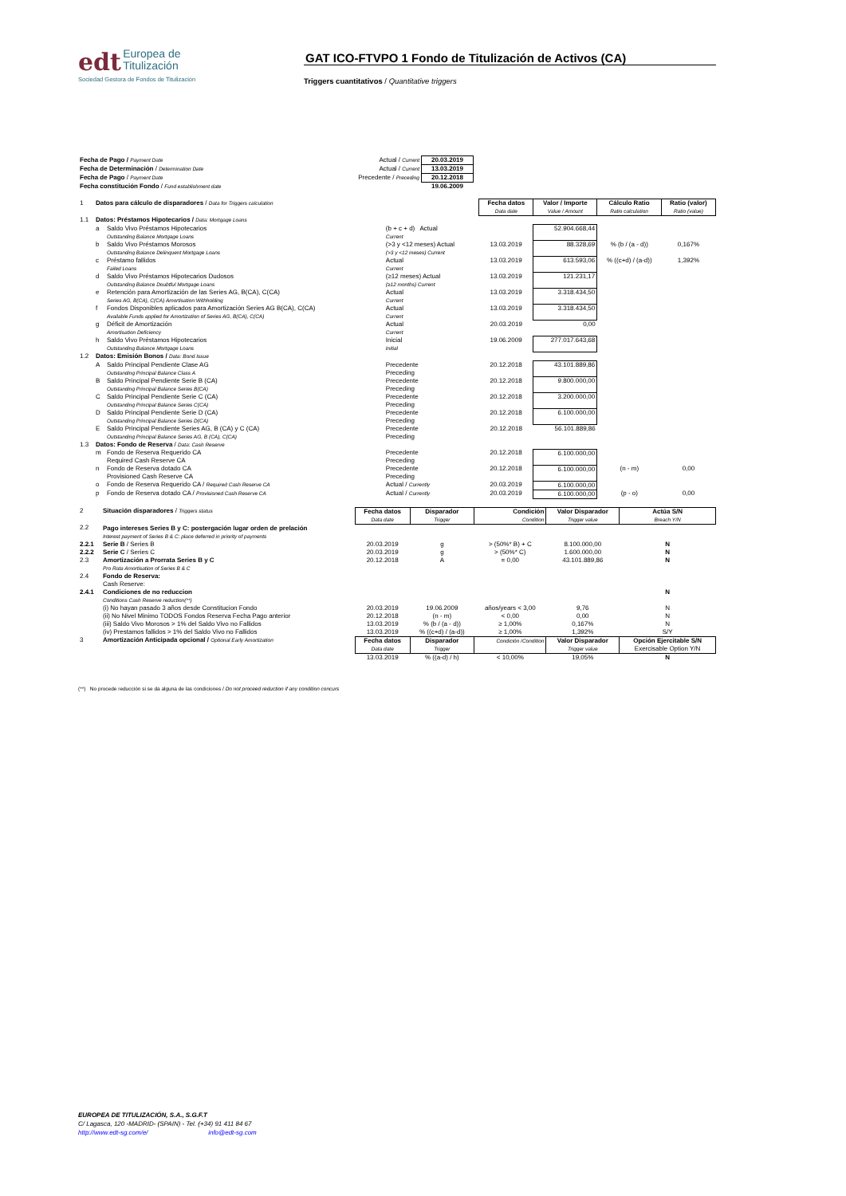edt Europea de
Titulización
Sociedad Gestora de Fondos de Titulización
GAT ICO-FTVPO 1 Fondo de Titulización de Activos (CA)
Triggers cuantitativos / Quantitative triggers
| Fecha de Pago / Payment Date | Actual / Current | 20.03.2019 | |
| Fecha de Determinación / Determination Date | Actual / Current | 13.03.2019 | |
| Fecha de Pago / Payment Date | Precedente / Preceding | 20.12.2018 | |
| Fecha constitución Fondo / Fund establishment date | | 19.06.2009 | |
| 1 | Datos para cálculo de disparadores / Data for Triggers calculation | | | Fecha datos Data date | Valor / Importe Value / Amount | Cálculo Ratio Ratio calculation | Ratio (valor) Ratio (value) |
| 1.1 | Datos: Préstamos Hipotecarios / Data: Mortgage Loans | | | | | | |
| | a | Saldo Vivo Préstamos Hipotecarios Outstanding Balance Mortgage Loans | (b + c + d) Actual Current | | 52.904.668,44 | | |
| | b | Saldo Vivo Préstamos Morosos Outstanding Balance Delinquent Mortgage Loans | (>3 y <12 meses) Actual (>3 y <12 meses) Current | 13.03.2019 | 88.328,69 | % (b / (a - d)) | 0,167% |
| | c | Préstamo fallidos Failed Loans | Actual Current | 13.03.2019 | 613.593,06 | % ((c+d) / (a-d)) | 1,392% |
| | d | Saldo Vivo Préstamos Hipotecarios Dudosos Outstanding Balance Doubtful Mortgage Loans | (≥12 meses) Actual (≥12 months) Current | 13.03.2019 | 121.231,17 | | |
| | e | Retención para Amortización de las Series AG, B(CA), C(CA) Series AG, B(CA), C(CA) Amortisation Withholding | Actual Current | 13.03.2019 | 3.318.434,50 | | |
| | f | Fondos Disponibles aplicados para Amortización Series AG B(CA), C(CA) Available Funds applied for Amortization of Series AG, B(CA), C(CA) | Actual Current | 13.03.2019 | 3.318.434,50 | | |
| | g | Déficit de Amortización Amortisation Deficiency | Actual Current | 20.03.2019 | 0,00 | | |
| | h | Saldo Vivo Préstamos Hipotecarios Outstanding Balance Mortgage Loans | Inicial Initial | 19.06.2009 | 277.017.643,68 | | |
| 1.2 | Datos: Emisión Bonos / Data: Bond Issue | | | | | | |
| | A | Saldo Principal Pendiente Clase AG Outstanding Principal Balance Class A | Precedente Preceding | 20.12.2018 | 43.101.889,86 | | |
| | B | Saldo Principal Pendiente Serie B (CA) Outstanding Principal Balance Series B(CA) | Precedente Preceding | 20.12.2018 | 9.800.000,00 | | |
| | C | Saldo Principal Pendiente Serie C (CA) Outstanding Principal Balance Series C(CA) | Precedente Preceding | 20.12.2018 | 3.200.000,00 | | |
| | D | Saldo Principal Pendiente Serie D (CA) Outstanding Principal Balance Series D(CA) | Precedente Preceding | 20.12.2018 | 6.100.000,00 | | |
| | E | Saldo Principal Pendiente Series AG, B (CA) y C (CA) Outstanding Principal Balance Series AG, B (CA), C(CA) | Precedente Preceding | 20.12.2018 | 56.101.889,86 | | |
| 1.3 | Datos: Fondo de Reserva / Data: Cash Reserve | | | | | | |
| | m | Fondo de Reserva Requerido CA Required Cash Reserve CA | Precedente Preceding | 20.12.2018 | 6.100.000,00 | | |
| | n | Fondo de Reserva dotado CA Provisioned Cash Reserve CA | Precedente Preceding | 20.12.2018 | 6.100.000,00 | (n - m) | 0,00 |
| | o | Fondo de Reserva Requerido CA / Required Cash Reserve CA | Actual / Currently | 20.03.2019 | 6.100.000,00 | | |
| | p | Fondo de Reserva dotado CA / Provisioned Cash Reserve CA | Actual / Currently | 20.03.2019 | 6.100.000,00 | (p - o) | 0,00 |
| 2 | Situación disparadores / Triggers status | Fecha datos Data date | Disparador Trigger | Condición Condition | Valor Disparador Trigger value | Actúa S/N Breach Y/N |
| 2.2 | Pago intereses Series B y C: postergación lugar orden de prelación Interest payment of Series B & C: place deferred in priority of payments | | | | | |
| 2.2.1 | Serie B / Series B | 20.03.2019 | g | > (50%* B) + C | 8.100.000,00 | N |
| 2.2.2 | Serie C / Series C | 20.03.2019 | g | > (50%* C) | 1.600.000,00 | N |
| 2.3 | Amortización a Prorrata Series B y C Pro Rata Amortisation of Series B & C | 20.12.2018 | A | = 0,00 | 43.101.889,86 | N |
| 2.4 | Fondo de Reserva: Cash Reserve: | | | | | |
| 2.4.1 | Condiciones de no reduccion Conditions Cash Reserve reduction(**) | | | | | N |
| | (i) No hayan pasado 3 años desde Constitucion Fondo | 20.03.2019 | 19.06.2009 | años/years < 3,00 | 9,76 | N |
| | (ii) No Nivel Minimo TODOS Fondos Reserva Fecha Pago anterior | 20.12.2018 | (n - m) | < 0,00 | 0,00 | N |
| | (iii) Saldo Vivo Morosos > 1% del Saldo Vivo no Fallidos | 13.03.2019 | % (b / (a - d)) | ≥ 1,00% | 0,167% | N |
| | (iv) Prestamos fallidos > 1% del Saldo Vivo no Fallidos | 13.03.2019 | % ((c+d) / (a-d)) | ≥ 1,00% | 1,392% | S/Y |
| 3 | Amortización Anticipada opcional / Optional Early Amortization | Fecha datos Data date | Disparador Trigger | Condición /Condition | Valor Disparador Trigger value | Opción Ejercitable S/N Exercisable Option Y/N |
| | | 13.03.2019 | % ((a-d) / h) | < 10,00% | 19,05% | N |
(**) No procede reducción si se da alguna de las condiciones / Do not proceed reduction if any condition concurs
EUROPEA DE TITULIZACIÓN, S.A., S.G.F.T
C/ Lagasca, 120 -MADRID- (SPAIN) - Tel. (+34) 91 411 84 67
http://www.edt-sg.com/e/ info@edt-sg.com